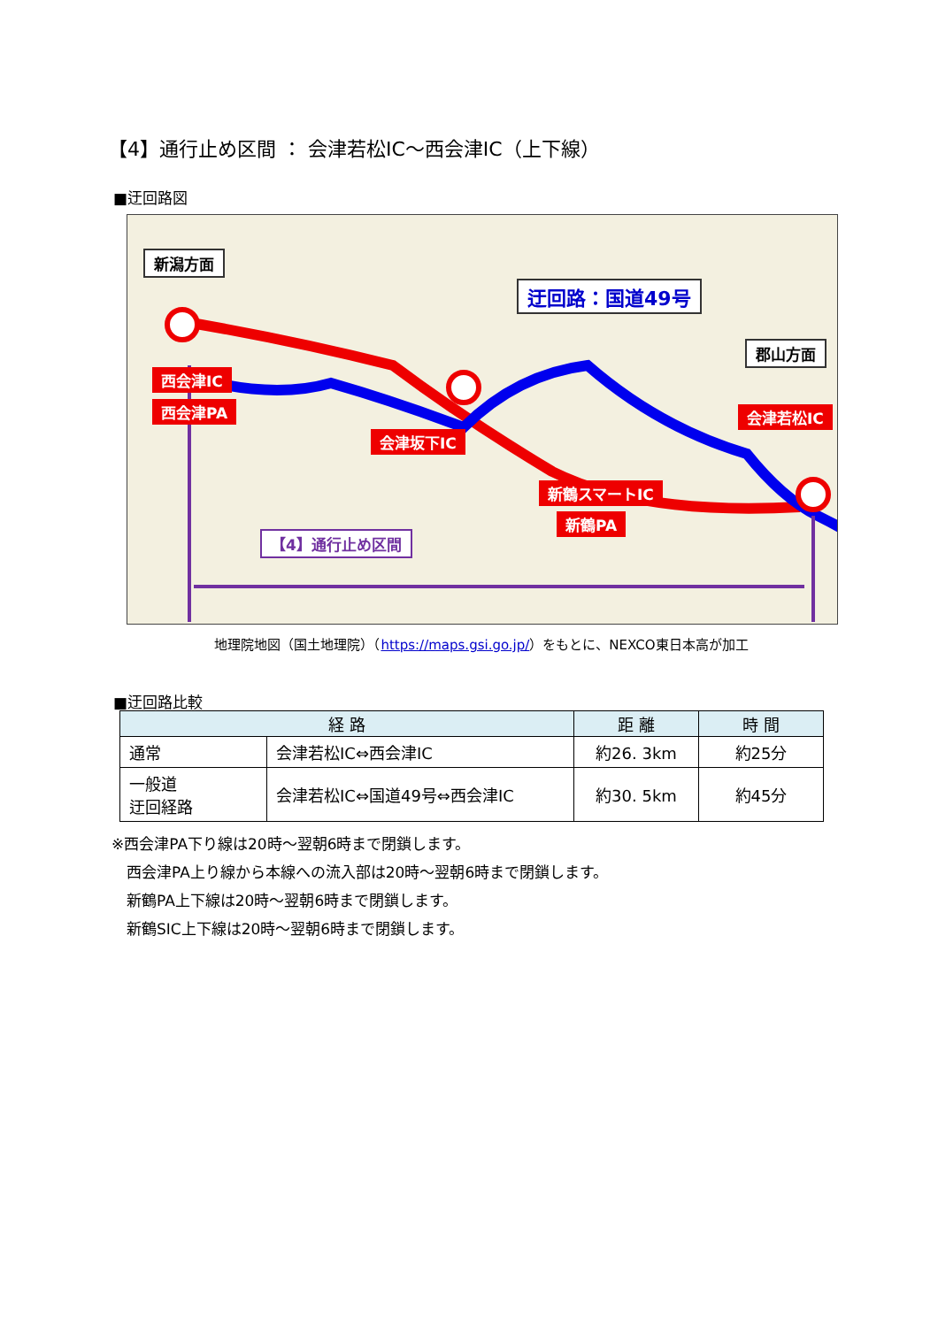【4】通行止め区間 ： 会津若松IC～西会津IC（上下線）
■迂回路図
新潟方面
迂回路：国道49号
郡山方面
西会津IC
西会津PA
会津坂下IC
会津若松IC
新鶴スマートIC
新鶴PA
【4】通行止め区間
地理院地図（国土地理院）（https://maps.gsi.go.jp/）をもとに、NEXCO東日本高が加工
■迂回路比較
| 経 路 | | 距 離 | 時 間 |
| --- | --- | --- | --- |
| 通常 | 会津若松IC⇔西会津IC | 約26. 3km | 約25分 |
| 一般道 迂回経路 | 会津若松IC⇔国道49号⇔西会津IC | 約30. 5km | 約45分 |
※西会津PA下り線は20時～翌朝6時まで閉鎖します。
　西会津PA上り線から本線への流入部は20時～翌朝6時まで閉鎖します。
　新鶴PA上下線は20時～翌朝6時まで閉鎖します。
　新鶴SIC上下線は20時～翌朝6時まで閉鎖します。